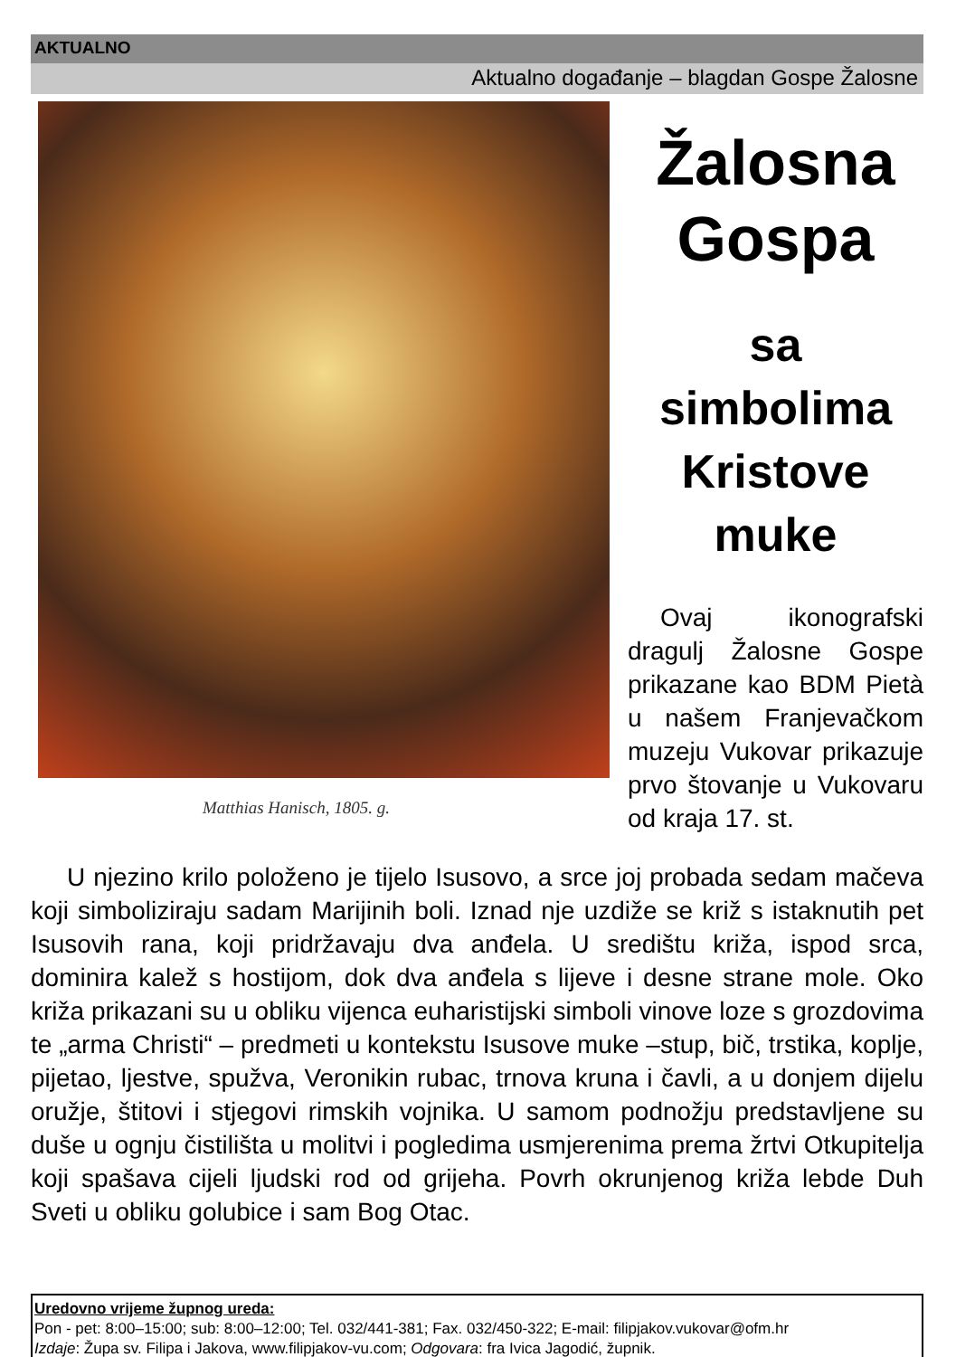AKTUALNO
Aktualno događanje – blagdan Gospe Žalosne
Matthias Hanisch, 1805. g.
Žalosna
Gospa
sa simbolima
Kristove
muke
Ovaj ikonografski dragulj Žalosne Gospe prikazane kao BDM Pietà u našem Franjevačkom muzeju Vukovar prikazuje prvo štovanje u Vukovaru od kraja 17. st.
U njezino krilo položeno je tijelo Isusovo, a srce joj probada sedam mačeva koji simboliziraju sadam Marijinih boli. Iznad nje uzdiže se križ s istaknutih pet Isusovih rana, koji pridržavaju dva anđela. U središtu križa, ispod srca, dominira kalež s hostijom, dok dva anđela s lijeve i desne strane mole. Oko križa prikazani su u obliku vijenca euharistijski simboli vinove loze s grozdovima te „arma Christi“ – predmeti u kontekstu Isusove muke –stup, bič, trstika, koplje, pijetao, ljestve, spužva, Veronikin rubac, trnova kruna i čavli, a u donjem dijelu oružje, štitovi i stjegovi rimskih vojnika. U samom podnožju predstavljene su duše u ognju čistilišta u molitvi i pogledima usmjerenima prema žrtvi Otkupitelja koji spašava cijeli ljudski rod od grijeha. Povrh okrunjenog križa lebde Duh Sveti u obliku golubice i sam Bog Otac.
Uredovno vrijeme župnog ureda:
Pon - pet: 8:00–15:00; sub: 8:00–12:00; Tel. 032/441-381; Fax. 032/450-322; E-mail: filipjakov.vukovar@ofm.hr
Izdaje: Župa sv. Filipa i Jakova, www.filipjakov-vu.com; Odgovara: fra Ivica Jagodić, župnik.